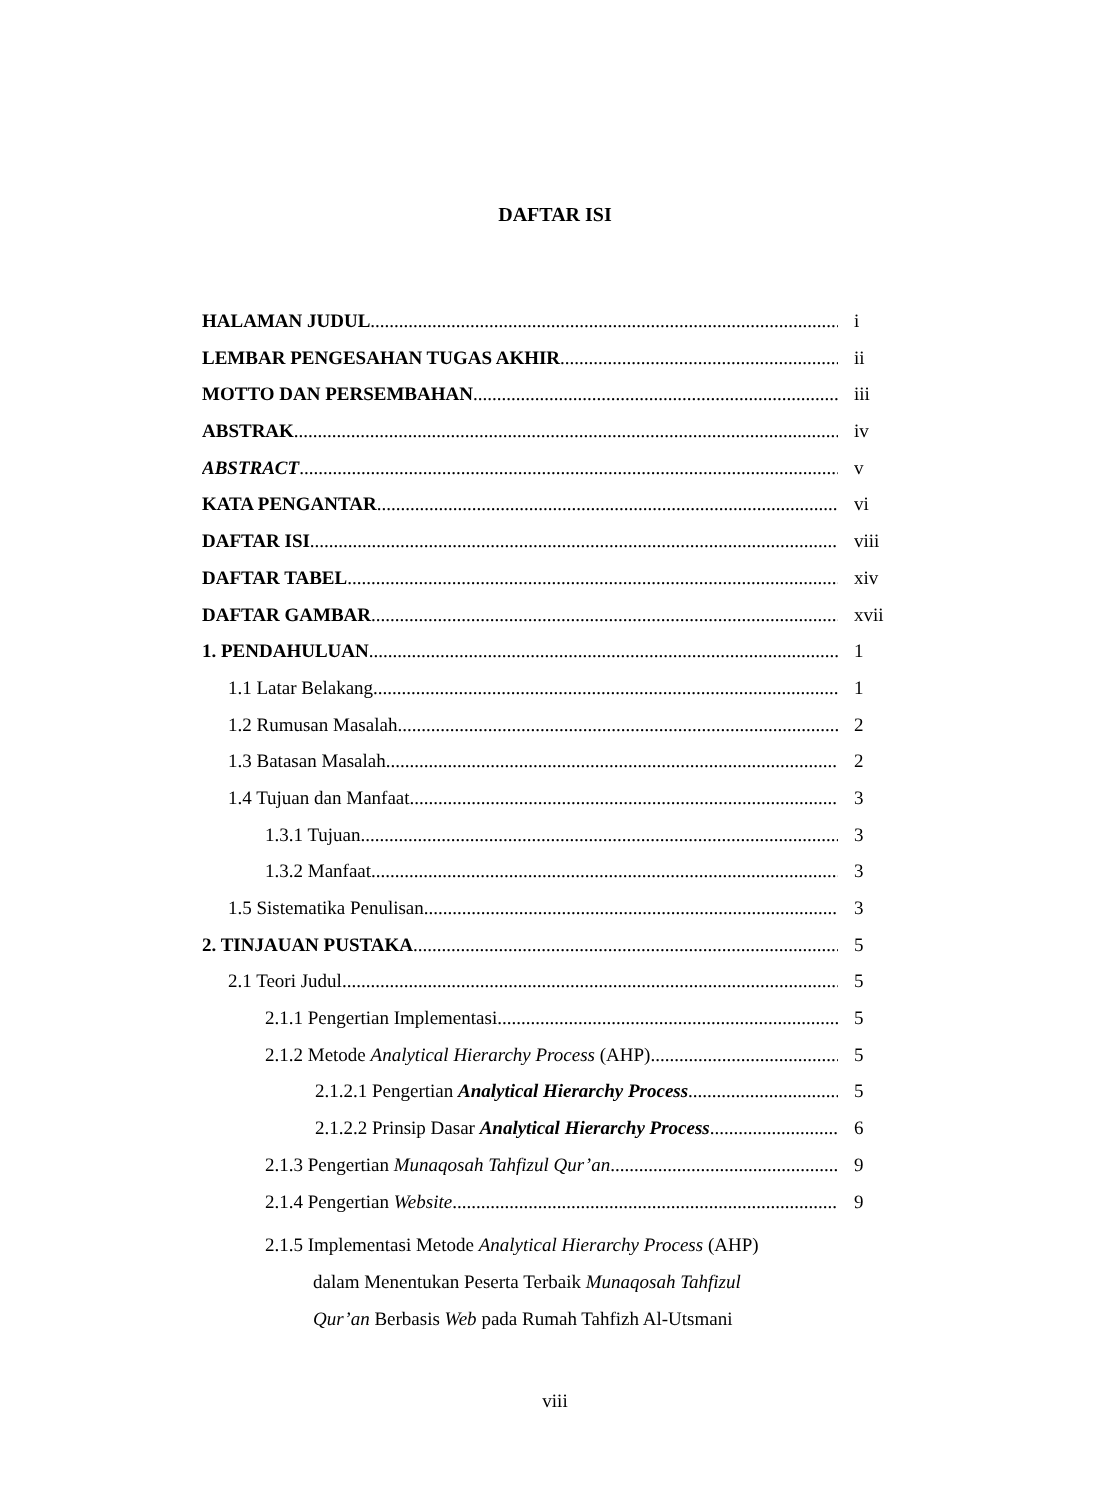DAFTAR ISI
HALAMAN JUDUL i
LEMBAR PENGESAHAN TUGAS AKHIR ii
MOTTO DAN PERSEMBAHAN iii
ABSTRAK iv
ABSTRACT v
KATA PENGANTAR vi
DAFTAR ISI viii
DAFTAR TABEL xiv
DAFTAR GAMBAR xvii
1. PENDAHULUAN 1
1.1 Latar Belakang 1
1.2 Rumusan Masalah 2
1.3 Batasan Masalah 2
1.4 Tujuan dan Manfaat 3
1.3.1 Tujuan 3
1.3.2 Manfaat 3
1.5 Sistematika Penulisan 3
2. TINJAUAN PUSTAKA 5
2.1 Teori Judul 5
2.1.1 Pengertian Implementasi 5
2.1.2 Metode Analytical Hierarchy Process (AHP) 5
2.1.2.1 Pengertian Analytical Hierarchy Process 5
2.1.2.2 Prinsip Dasar Analytical Hierarchy Process 6
2.1.3 Pengertian Munaqosah Tahfizul Qur’an 9
2.1.4 Pengertian Website 9
2.1.5 Implementasi Metode Analytical Hierarchy Process (AHP)
dalam Menentukan Peserta Terbaik Munaqosah Tahfizul
Qur’an Berbasis Web pada Rumah Tahfizh Al-Utsmani
viii